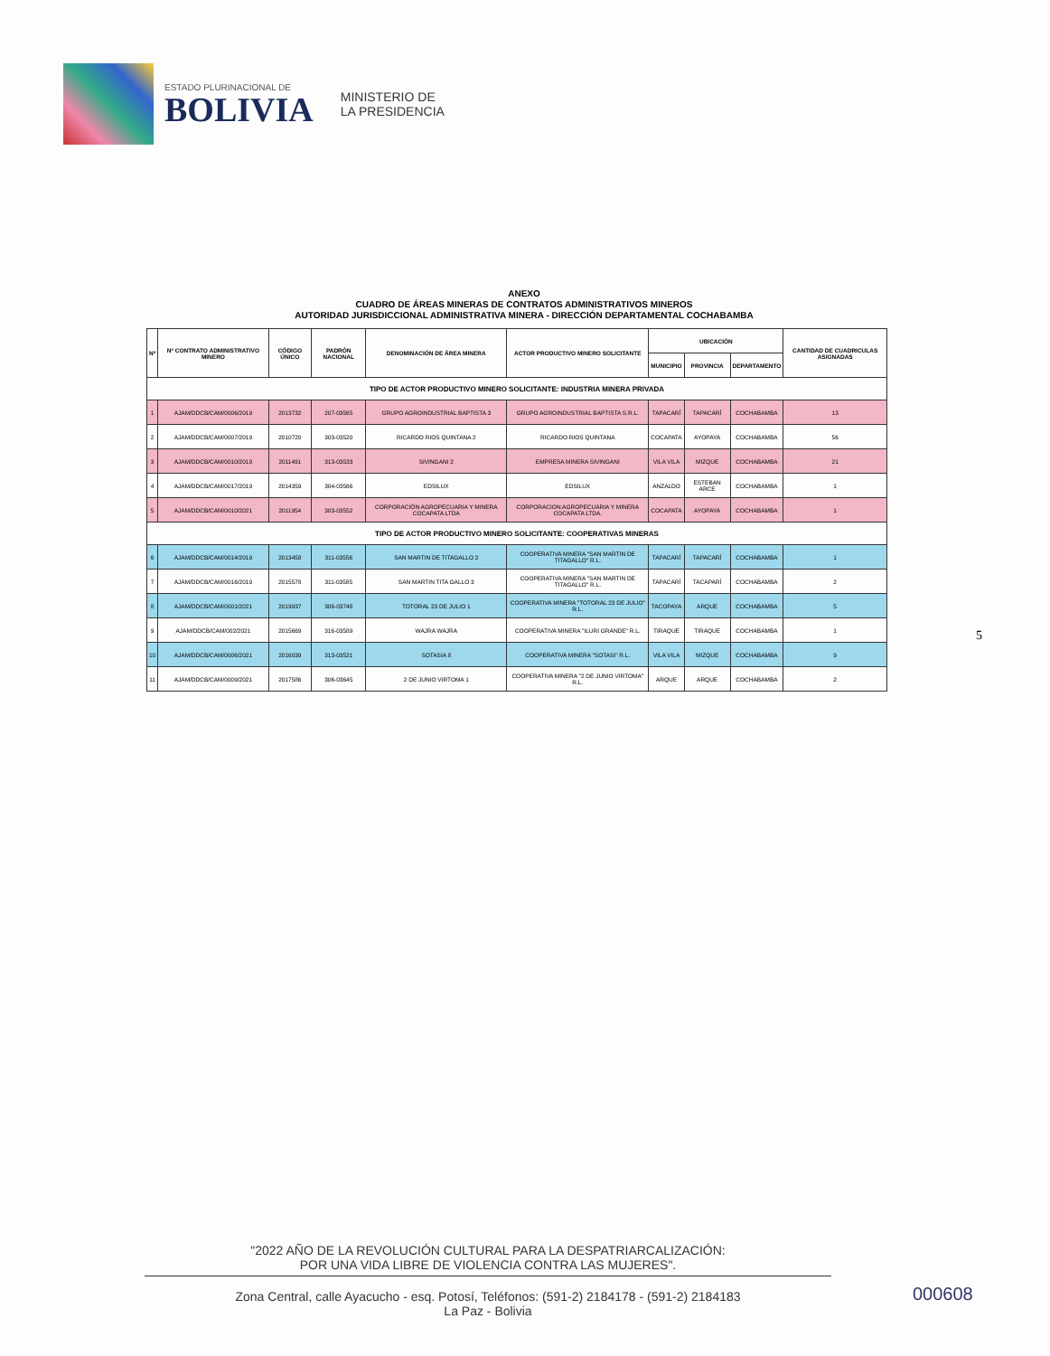ESTADO PLURINACIONAL DE
BOLIVIA
MINISTERIO DE
LA PRESIDENCIA
ANEXO
CUADRO DE ÁREAS MINERAS DE CONTRATOS ADMINISTRATIVOS MINEROS
AUTORIDAD JURISDICCIONAL ADMINISTRATIVA MINERA - DIRECCIÓN DEPARTAMENTAL COCHABAMBA
| Nº | Nº CONTRATO ADMINISTRATIVO MINERO | CÓDIGO ÚNICO | PADRÓN NACIONAL | DENOMINACIÓN DE ÁREA MINERA | ACTOR PRODUCTIVO MINERO SOLICITANTE | UBICACIÓN | | | CANTIDAD DE CUADRICULAS ASIGNADAS |
| --- | --- | --- | --- | --- | --- | --- | --- | --- | --- |
| | | | | | | MUNICIPIO | PROVINCIA | DEPARTAMENTO | |
| TIPO DE ACTOR PRODUCTIVO MINERO SOLICITANTE: INDUSTRIA MINERA PRIVADA | | | | | | | | | |
| 1 | AJAM/DDCB/CAM/0006/2019 | 2013732 | 207-03565 | GRUPO AGROINDUSTRIAL BAPTISTA 3 | GRUPO AGROINDUSTRIAL BAPTISTA S.R.L. | TAPACARÍ | TAPACARÍ | COCHABAMBA | 13 |
| 2 | AJAM/DDCB/CAM/0007/2019 | 2010720 | 303-03520 | RICARDO RIOS QUINTANA 2 | RICARDO RIOS QUINTANA | COCAPATA | AYOPAYA | COCHABAMBA | 56 |
| 3 | AJAM/DDCB/CAM/0010/2019 | 2011491 | 313-03533 | SIVINGANI 2 | EMPRESA MINERA SIVINGANI | VILA VILA | MIZQUE | COCHABAMBA | 21 |
| 4 | AJAM/DDCB/CAM/0017/2019 | 2014359 | 304-03566 | EDSILUX | EDSILUX | ANZALDO | ESTEBAN ARCE | COCHABAMBA | 1 |
| 5 | AJAM/DDCB/CAM/0010/2021 | 2011954 | 303-03552 | CORPORACIÓN AGROPECUARIA Y MINERA COCAPATA LTDA | CORPORACION AGROPECUARIA Y MINERA COCAPATA LTDA. | COCAPATA | AYOPAYA | COCHABAMBA | 1 |
| TIPO DE ACTOR PRODUCTIVO MINERO SOLICITANTE: COOPERATIVAS MINERAS | | | | | | | | | |
| 6 | AJAM/DDCB/CAM/0014/2019 | 2013458 | 311-03556 | SAN MARTIN DE TITAGALLO 2 | COOPERATIVA MINERA "SAN MARTIN DE TITAGALLO" R.L. | TAPACARÍ | TAPACARÍ | COCHABAMBA | 1 |
| 7 | AJAM/DDCB/CAM/0016/2019 | 2015578 | 311-03585 | SAN MARTIN TITA GALLO 3 | COOPERATIVA MINERA "SAN MARTIN DE TITAGALLO" R.L. | TAPACARÍ | TACAPARÍ | COCHABAMBA | 2 |
| 8 | AJAM/DDCB/CAM/0001/2021 | 2019937 | 306-03748 | TOTORAL 23 DE JULIO 1 | COOPERATIVA MINERA "TOTORAL 23 DE JULIO" R.L. | TACOPAYA | ARQUE | COCHABAMBA | 5 |
| 9 | AJAM/DDCB/CAM/002/2021 | 2015669 | 316-03589 | WAJRA WAJRA | COOPERATIVA MINERA "ILURI GRANDE" R.L. | TIRAQUE | TIRAQUE | COCHABAMBA | 1 |
| 10 | AJAM/DDCB/CAM/0006/2021 | 2016039 | 313-03521 | SOTASIA 8 | COOPERATIVA MINERA "SOTASI" R.L. | VILA VILA | MIZQUE | COCHABAMBA | 9 |
| 11 | AJAM/DDCB/CAM/0009/2021 | 2017586 | 306-03645 | 2 DE JUNIO VIRTOMA 1 | COOPERATIVA MINERA "2 DE JUNIO VIRTOMA" R.L. | ARQUE | ARQUE | COCHABAMBA | 2 |
5
"2022 AÑO DE LA REVOLUCIÓN CULTURAL PARA LA DESPATRIARCALIZACIÓN:
POR UNA VIDA LIBRE DE VIOLENCIA CONTRA LAS MUJERES".
Zona Central, calle Ayacucho - esq. Potosí, Teléfonos: (591-2) 2184178 - (591-2) 2184183
La Paz - Bolivia
000608